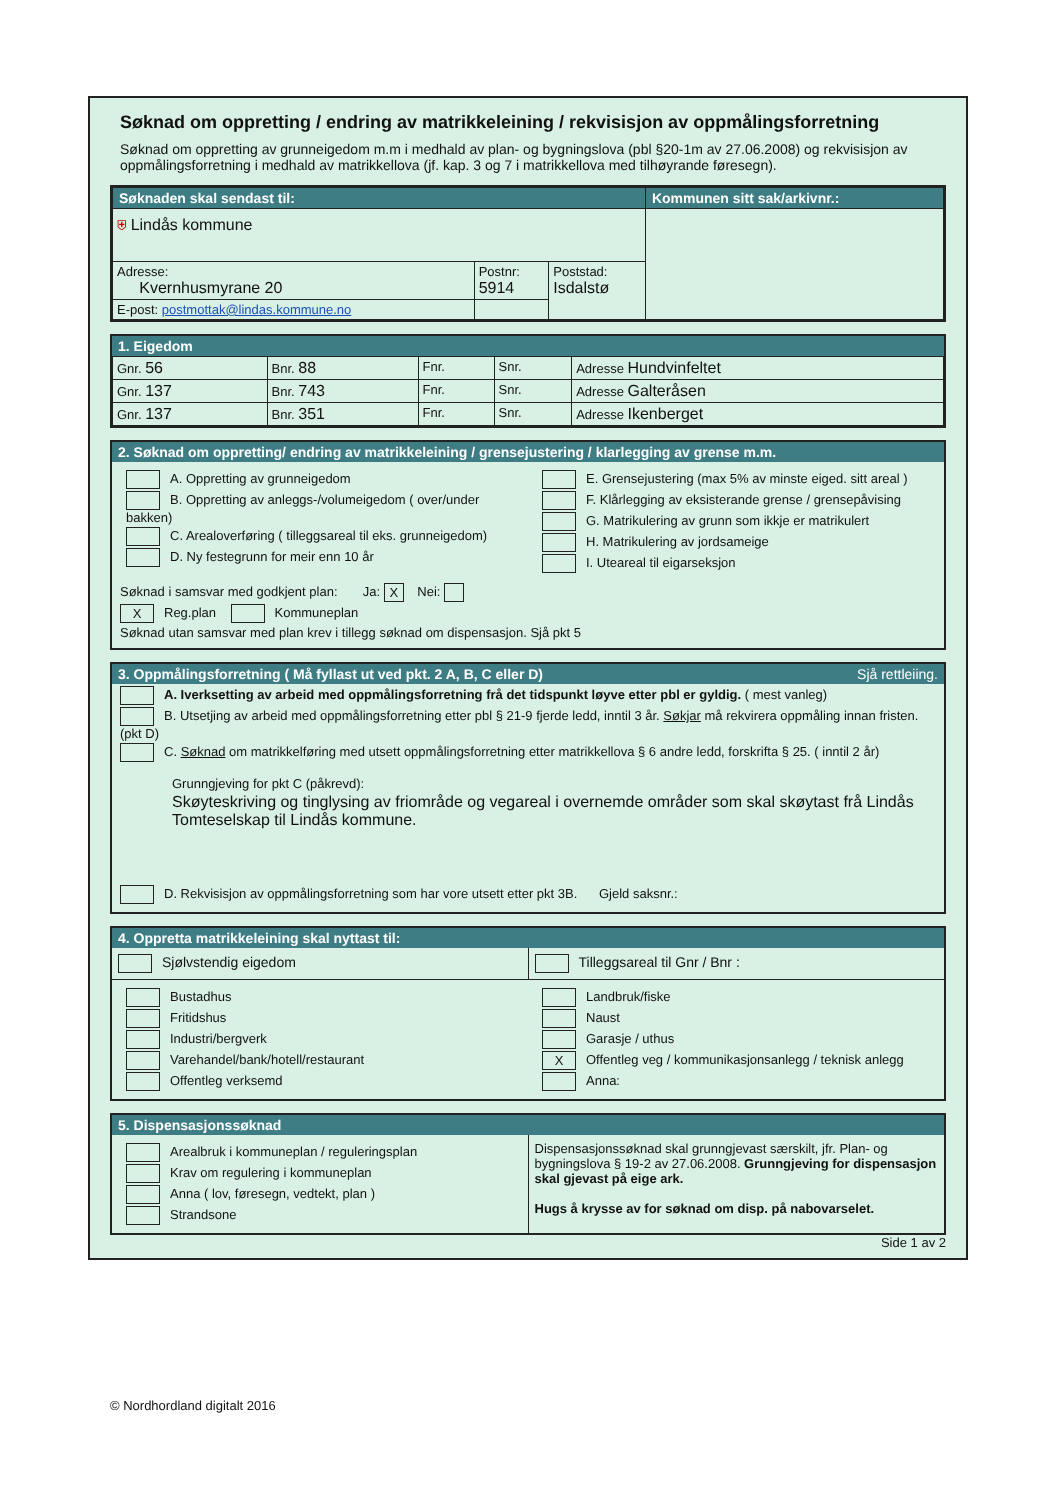Søknad om oppretting / endring av matrikkeleining / rekvisisjon av oppmålingsforretning
Søknad om oppretting av grunneigedom m.m i medhald av plan- og bygningslova (pbl §20-1m av 27.06.2008) og rekvisisjon av oppmålingsforretning i medhald av matrikkellova (jf. kap. 3 og 7 i matrikkellova med tilhøyrande føresegn).
| Søknaden skal sendast til: | | | Kommunen sitt sak/arkivnr.: |
| ⛨ Lindås kommune | | | |
| Adresse: Kvernhusmyrane 20 | Postnr: 5914 | Poststad: Isdalstø | |
| E-post: postmottak@lindas.kommune.no | | | |
1. Eigedom
| Gnr. 56 | Bnr. 88 | Fnr. | Snr. | Adresse Hundvinfeltet |
| Gnr. 137 | Bnr. 743 | Fnr. | Snr. | Adresse Galteråsen |
| Gnr. 137 | Bnr. 351 | Fnr. | Snr. | Adresse Ikenberget |
2. Søknad om oppretting/ endring av matrikkeleining / grensejustering / klarlegging av grense m.m.
A. Oppretting av grunneigedom
B. Oppretting av anleggs-/volumeigedom ( over/under bakken)
C. Arealoverføring ( tilleggsareal til eks. grunneigedom)
D. Ny festegrunn for meir enn 10 år
E. Grensejustering (max 5% av minste eiged. sitt areal )
F. Klårlegging av eksisterande grense / grensepåvising
G. Matrikulering av grunn som ikkje er matrikulert
H. Matrikulering av jordsameige
I. Uteareal til eigarseksjon
Søknad i samsvar med godkjent plan: Ja: X Nei:
X Reg.plan Kommuneplan
Søknad utan samsvar med plan krev i tillegg søknad om dispensasjon. Sjå pkt 5
3. Oppmålingsforretning ( Må fyllast ut ved pkt. 2 A, B, C eller D) Sjå rettleiing.
A. Iverksetting av arbeid med oppmålingsforretning frå det tidspunkt løyve etter pbl er gyldig. ( mest vanleg)
B. Utsetjing av arbeid med oppmålingsforretning etter pbl § 21-9 fjerde ledd, inntil 3 år. Søkjar må rekvirera oppmåling innan fristen.(pkt D)
C. Søknad om matrikkelføring med utsett oppmålingsforretning etter matrikkellova § 6 andre ledd, forskrifta § 25. ( inntil 2 år)
Grunngjeving for pkt C (påkrevd):
Skøyteskriving og tinglysing av friområde og vegareal i overnemde områder som skal skøytast frå Lindås Tomteselskap til Lindås kommune.
D. Rekvisisjon av oppmålingsforretning som har vore utsett etter pkt 3B. Gjeld saksnr.:
4. Oppretta matrikkeleining skal nyttast til:
Sjølvstendig eigedom Tilleggsareal til Gnr / Bnr :
Bustadhus
Fritidshus
Industri/bergverk
Varehandel/bank/hotell/restaurant
Offentleg verksemd
Landbruk/fiske
Naust
Garasje / uthus
X Offentleg veg / kommunikasjonsanlegg / teknisk anlegg
Anna:
5. Dispensasjonssøknad
Arealbruk i kommuneplan / reguleringsplan
Krav om regulering i kommuneplan
Anna ( lov, føresegn, vedtekt, plan )
Strandsone
Dispensasjonssøknad skal grunngjevast særskilt, jfr. Plan- og bygningslova § 19-2 av 27.06.2008. Grunngjeving for dispensasjon skal gjevast på eige ark.
Hugs å krysse av for søknad om disp. på nabovarselet.
Side 1 av 2
© Nordhordland digitalt 2016